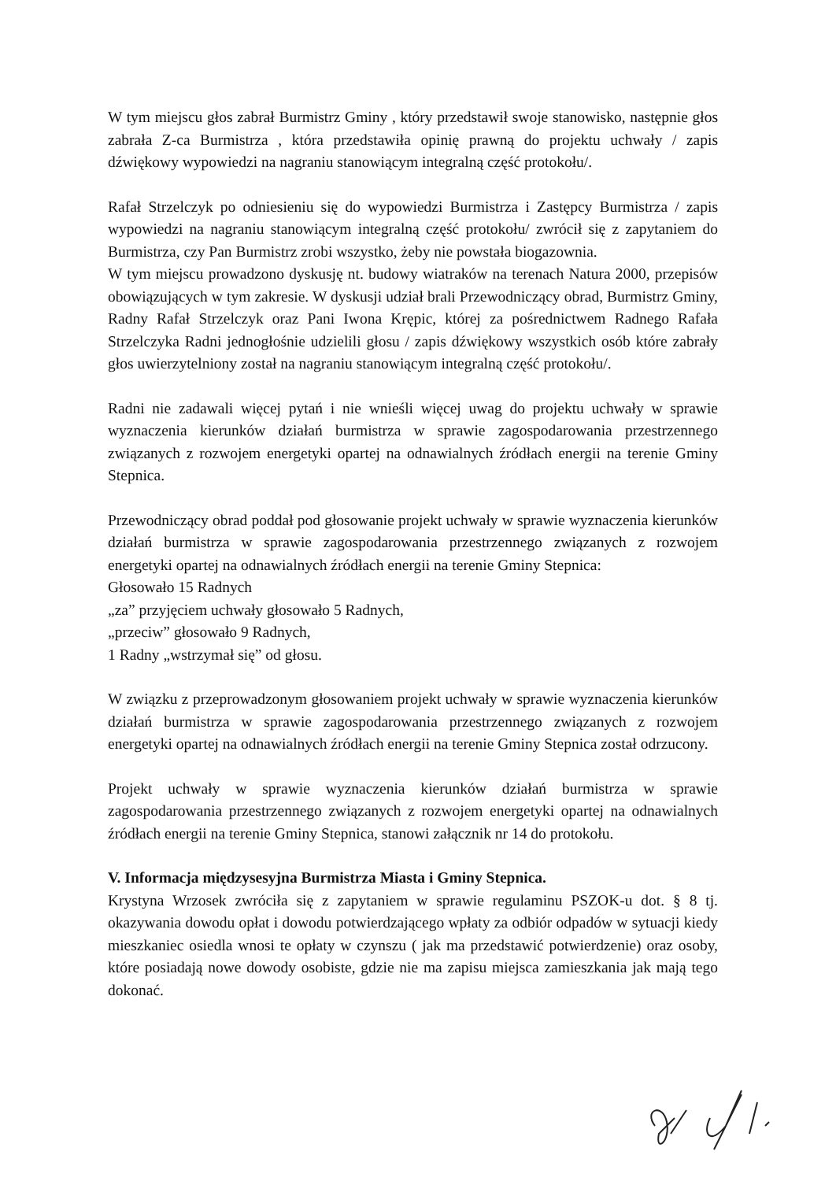W tym miejscu głos zabrał Burmistrz Gminy , który przedstawił swoje stanowisko, następnie głos zabrała Z-ca Burmistrza , która przedstawiła opinię prawną do projektu uchwały / zapis dźwiękowy wypowiedzi na nagraniu stanowiącym integralną część protokołu/.
Rafał Strzelczyk po odniesieniu się do wypowiedzi Burmistrza i Zastępcy Burmistrza / zapis wypowiedzi na nagraniu stanowiącym integralną część protokołu/ zwrócił się z zapytaniem do Burmistrza, czy Pan Burmistrz zrobi wszystko, żeby nie powstała biogazownia.
W tym miejscu prowadzono dyskusję nt. budowy wiatraków na terenach Natura 2000, przepisów obowiązujących w tym zakresie. W dyskusji udział brali Przewodniczący obrad, Burmistrz Gminy, Radny Rafał Strzelczyk oraz Pani Iwona Krępic, której za pośrednictwem Radnego Rafała Strzelczyka Radni jednogłośnie udzielili głosu / zapis dźwiękowy wszystkich osób które zabrały głos uwierzytelniony został na nagraniu stanowiącym integralną część protokołu/.
Radni nie zadawali więcej pytań i nie wnieśli więcej uwag do projektu uchwały w sprawie wyznaczenia kierunków działań burmistrza w sprawie zagospodarowania przestrzennego związanych z rozwojem energetyki opartej na odnawialnych źródłach energii na terenie Gminy Stepnica.
Przewodniczący obrad poddał pod głosowanie projekt uchwały w sprawie wyznaczenia kierunków działań burmistrza w sprawie zagospodarowania przestrzennego związanych z rozwojem energetyki opartej na odnawialnych źródłach energii na terenie Gminy Stepnica:
Głosowało 15 Radnych
„za” przyjęciem uchwały głosowało 5 Radnych,
„przeciw” głosowało 9 Radnych,
1 Radny „wstrzymał się” od głosu.
W związku z przeprowadzonym głosowaniem projekt uchwały w sprawie wyznaczenia kierunków działań burmistrza w sprawie zagospodarowania przestrzennego związanych z rozwojem energetyki opartej na odnawialnych źródłach energii na terenie Gminy Stepnica został odrzucony.
Projekt uchwały w sprawie wyznaczenia kierunków działań burmistrza w sprawie zagospodarowania przestrzennego związanych z rozwojem energetyki opartej na odnawialnych źródłach energii na terenie Gminy Stepnica, stanowi załącznik nr 14 do protokołu.
V. Informacja międzysesyjna Burmistrza Miasta i Gminy Stepnica.
Krystyna Wrzosek zwróciła się z zapytaniem w sprawie regulaminu PSZOK-u dot. § 8 tj. okazywania dowodu opłat i dowodu potwierdzającego wpłaty za odbiór odpadów w sytuacji kiedy mieszkaniec osiedla wnosi te opłaty w czynszu ( jak ma przedstawić potwierdzenie) oraz osoby, które posiadają nowe dowody osobiste, gdzie nie ma zapisu miejsca zamieszkania jak mają tego dokonać.